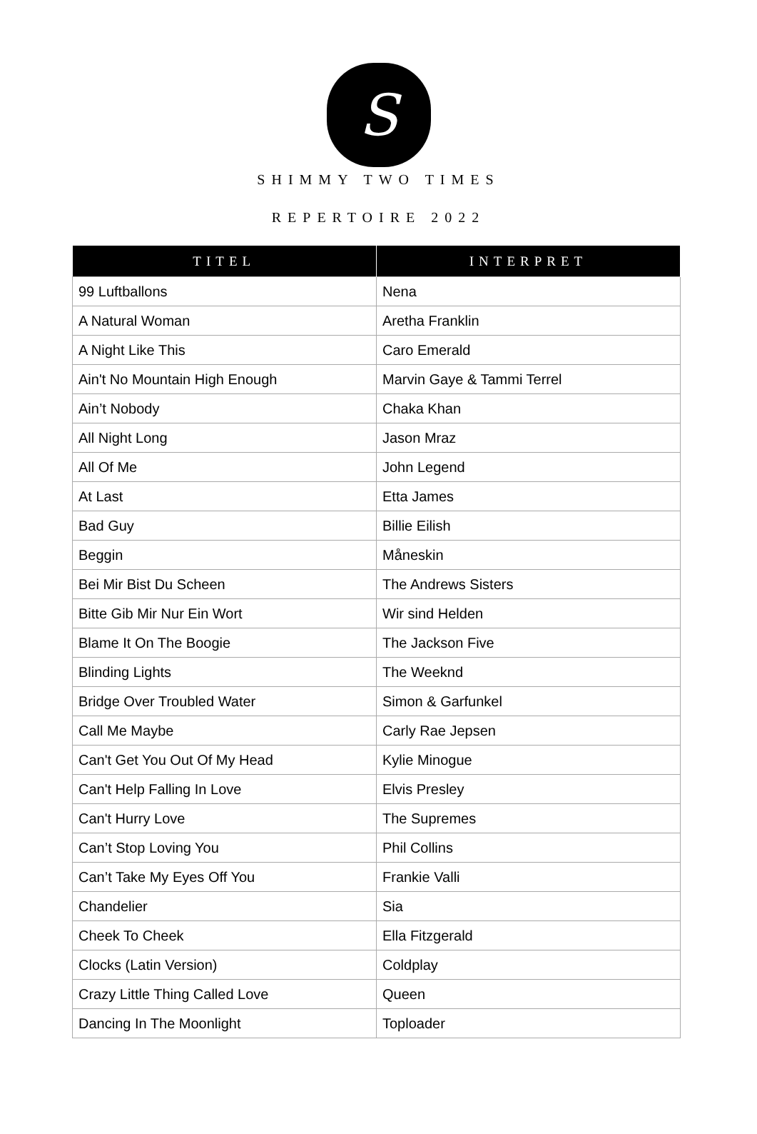S
SHIMMY TWO TIMES
REPERTOIRE 2022
| TITEL | INTERPRET |
| --- | --- |
| 99 Luftballons | Nena |
| A Natural Woman | Aretha Franklin |
| A Night Like This | Caro Emerald |
| Ain't No Mountain High Enough | Marvin Gaye & Tammi Terrel |
| Ain’t Nobody | Chaka Khan |
| All Night Long | Jason Mraz |
| All Of Me | John Legend |
| At Last | Etta James |
| Bad Guy | Billie Eilish |
| Beggin | Måneskin |
| Bei Mir Bist Du Scheen | The Andrews Sisters |
| Bitte Gib Mir Nur Ein Wort | Wir sind Helden |
| Blame It On The Boogie | The Jackson Five |
| Blinding Lights | The Weeknd |
| Bridge Over Troubled Water | Simon & Garfunkel |
| Call Me Maybe | Carly Rae Jepsen |
| Can't Get You Out Of My Head | Kylie Minogue |
| Can't Help Falling In Love | Elvis Presley |
| Can't Hurry Love | The Supremes |
| Can’t Stop Loving You | Phil Collins |
| Can’t Take My Eyes Off You | Frankie Valli |
| Chandelier | Sia |
| Cheek To Cheek | Ella Fitzgerald |
| Clocks (Latin Version) | Coldplay |
| Crazy Little Thing Called Love | Queen |
| Dancing In The Moonlight | Toploader |